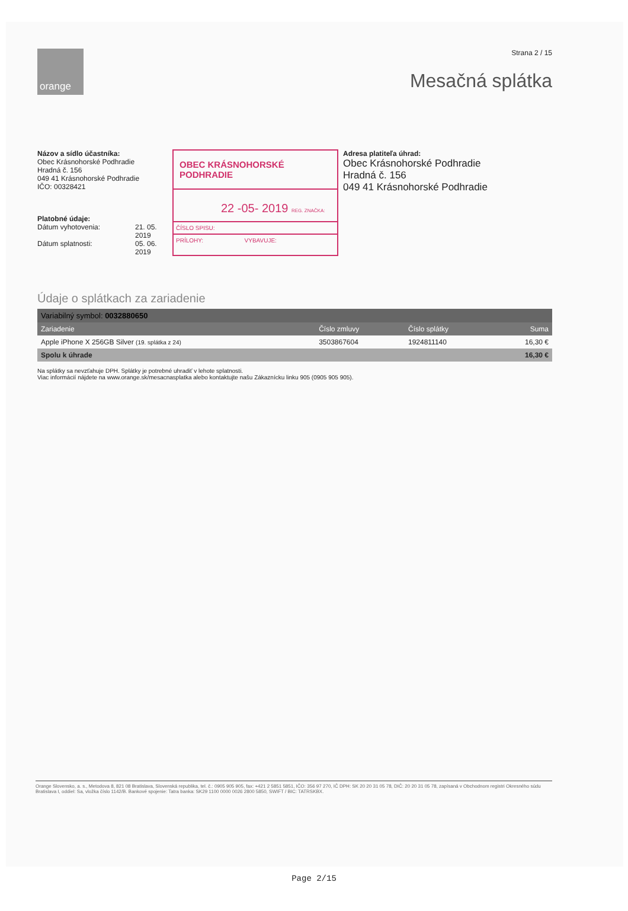orange
Strana 2 / 15
Mesačná splátka
Názov a sídlo účastníka:
Obec Krásnohorské Podhradie
Hradná č. 156
049 41 Krásnohorské Podhradie
IČO: 00328421
Platobné údaje:
Dátum vyhotovenia: 21. 05. 2019
Dátum splatnosti: 05. 06. 2019
OBEC KRÁSNOHORSKÉ PODHRADIE
22 -05- 2019 REG. ZNAČKA:
ČÍSLO SPISU:
PRÍLOHY: VYBAVUJE:
Adresa platiteľa úhrad:
Obec Krásnohorské Podhradie
Hradná č. 156
049 41 Krásnohorské Podhradie
Údaje o splátkach za zariadenie
| Variabilný symbol: 0032880650 | | | |
| --- | --- | --- | --- |
| Zariadenie | Číslo zmluvy | Číslo splátky | Suma |
| Apple iPhone X 256GB Silver (19. splátka z 24) | 3503867604 | 1924811140 | 16,30 € |
| Spolu k úhrade | | | 16,30 € |
Na splátky sa nevzťahuje DPH. Splátky je potrebné uhradiť v lehote splatnosti.
Viac informácií nájdete na www.orange.sk/mesacnasplatka alebo kontaktujte našu Zákaznícku linku 905 (0905 905 905).
Orange Slovensko, a. s., Metodova 8, 821 08 Bratislava, Slovenská republika, tel. č.: 0905 905 905, fax: +421 2 5851 5851, IČO: 356 97 270, IČ DPH: SK 20 20 31 05 78, DIČ: 20 20 31 05 78, zapísaná v Obchodnom registri Okresného súdu Bratislava I, oddiel: Sa, vložka číslo 1142/B. Bankové spojenie: Tatra banka: SK29 1100 0000 0026 2800 5850, SWIFT / BIC: TATRSKBX.
Page 2/15